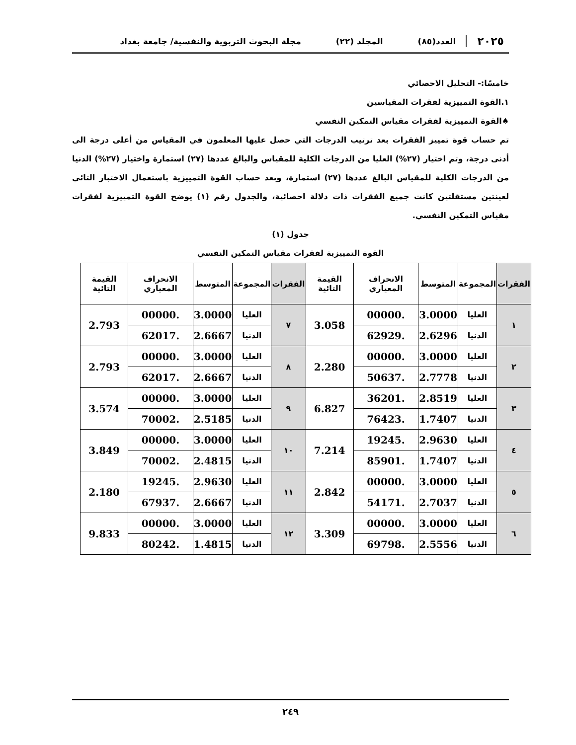٢٠٢٥
العدد(٨٥) المجلد (٢٢) مجلة البحوث التربوية والنفسية/ جامعة بغداد
خامسًا:- التحليل الاحصائي
١.القوة التمييزية لفقرات المقياسين
♠القوة التمييزية لفقرات مقياس التمكين النفسي
تم حساب قوة تمييز الفقرات بعد ترتيب الدرجات التي حصل عليها المعلمون في المقياس من أعلى درجة الى أدنى درجة، وتم اختيار (٢٧%) العليا من الدرجات الكلية للمقياس والبالغ عددها (٢٧) استمارة واختيار (٢٧%) الدنيا من الدرجات الكلية للمقياس البالغ عددها (٢٧) استمارة، وبعد حساب القوة التمييزية باستعمال الاختبار التائي لعينتين مستقلتين كانت جميع الفقرات ذات دلالة احصائية، والجدول رقم (١) يوضح القوة التمييزية لفقرات مقياس التمكين النفسي.
جدول (١)
القوة التمييزية لفقرات مقياس التمكين النفسي
| الفقرات | المجموعة | المتوسط | الانحراف المعياري | القيمة التائية | الفقرات | المجموعة | المتوسط | الانحراف المعياري | القيمة التائية |
| --- | --- | --- | --- | --- | --- | --- | --- | --- | --- |
| ١ | العليا | 3.0000 | .00000 | 3.058 | ٧ | العليا | 3.0000 | .00000 | 2.793 |
| | الدنيا | 2.6296 | .62929 | | | الدنيا | 2.6667 | .62017 | |
| ٢ | العليا | 3.0000 | .00000 | 2.280 | ٨ | العليا | 3.0000 | .00000 | 2.793 |
| | الدنيا | 2.7778 | .50637 | | | الدنيا | 2.6667 | .62017 | |
| ٣ | العليا | 2.8519 | .36201 | 6.827 | ٩ | العليا | 3.0000 | .00000 | 3.574 |
| | الدنيا | 1.7407 | .76423 | | | الدنيا | 2.5185 | .70002 | |
| ٤ | العليا | 2.9630 | .19245 | 7.214 | ١٠ | العليا | 3.0000 | .00000 | 3.849 |
| | الدنيا | 1.7407 | .85901 | | | الدنيا | 2.4815 | .70002 | |
| ٥ | العليا | 3.0000 | .00000 | 2.842 | ١١ | العليا | 2.9630 | .19245 | 2.180 |
| | الدنيا | 2.7037 | .54171 | | | الدنيا | 2.6667 | .67937 | |
| ٦ | العليا | 3.0000 | .00000 | 3.309 | ١٢ | العليا | 3.0000 | .00000 | 9.833 |
| | الدنيا | 2.5556 | .69798 | | | الدنيا | 1.4815 | .80242 | |
٢٤٩